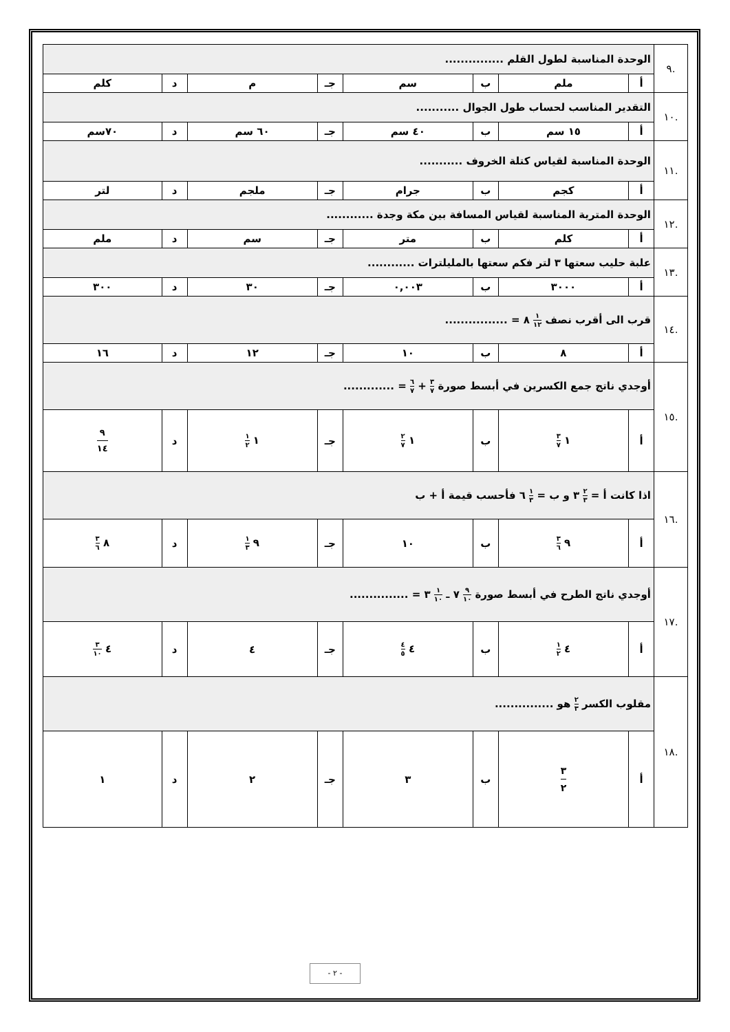| .٩ | الوحدة المناسبة لطول القلم ............... | | | | | | | |
| | أ | ملم | ب | سم | جـ | م | د | كلم |
| .١٠ | التقدير المناسب لحساب طول الجوال ........... | | | | | | | |
| | أ | ١٥ سم | ب | ٤٠ سم | جـ | ٦٠ سم | د | ٧٠سم |
| .١١ | الوحدة المناسبة لقياس كتلة الخروف ........... | | | | | | | |
| | أ | كجم | ب | جرام | جـ | ملجم | د | لتر |
| .١٢ | الوحدة المترية المناسبة لقياس المسافة بين مكة وجدة ............ | | | | | | | |
| | أ | كلم | ب | متر | جـ | سم | د | ملم |
| .١٣ | علبة حليب سعتها ٣ لتر فكم سعتها بالمليلترات ............ | | | | | | | |
| | أ | ٣٠٠٠ | ب | ٠,٠٠٣ | جـ | ٣٠ | د | ٣٠٠ |
| .١٤ | قرب الى أقرب نصف ١ ١٢ ٨ = ................ | | | | | | | |
| | أ | ٨ | ب | ١٠ | جـ | ١٢ | د | ١٦ |
| .١٥ | أوجدي ناتج جمع الكسرين في أبسط صورة ٣ ٧ + ٦ ٧ = ............. | | | | | | | |
| | أ | ١ ٣ ٧ | ب | ١ ٢ ٧ | جـ | ١ ١ ٢ | د | ٩ ١٤ |
| .١٦ | اذا كانت أ = ٢ ٣ ٣ و ب = ١ ٣ ٦ فأحسب قيمة أ + ب | | | | | | | |
| | أ | ٩ ٣ ٦ | ب | ١٠ | جـ | ٩ ١ ٣ | د | ٨ ٣ ٦ |
| .١٧ | أوجدي ناتج الطرح في أبسط صورة ٩ ١٠ ٧ ـ ١ ١٠ ٣ = ............... | | | | | | | |
| | أ | ٤ ١ ٢ | ب | ٤ ٤ ٥ | جـ | ٤ | د | ٤ ٣ ١٠ |
| .١٨ | مقلوب الكسر ٢ ٣ هو ............... | | | | | | | |
| | أ | ٣ ٢ | ب | ٣ | جـ | ٢ | د | ١ |
- ٢ -